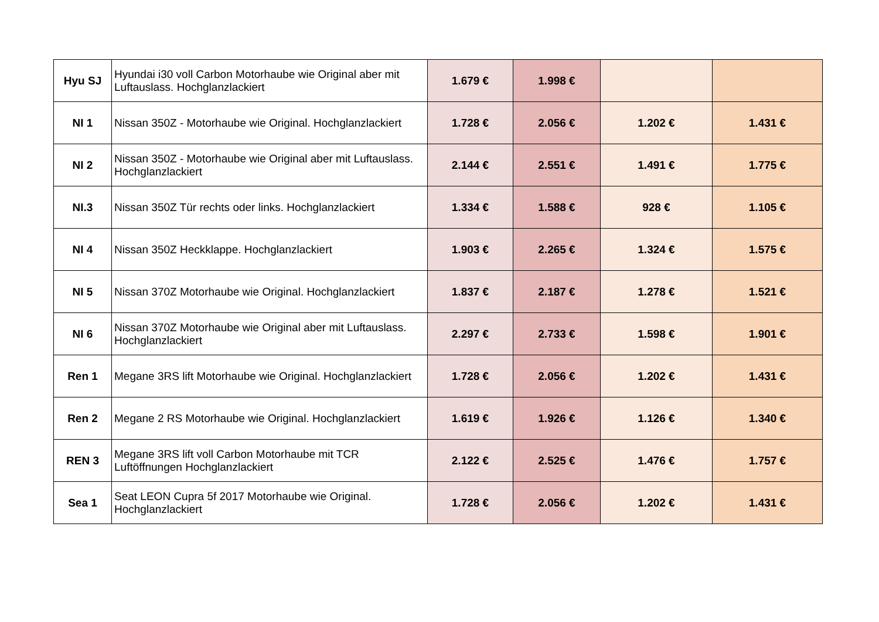| Hyu SJ | Hyundai i30 voll Carbon Motorhaube wie Original aber mit Luftauslass. Hochglanzlackiert | 1.679 € | 1.998 € | | |
| NI 1 | Nissan 350Z - Motorhaube wie Original. Hochglanzlackiert | 1.728 € | 2.056 € | 1.202 € | 1.431 € |
| NI 2 | Nissan 350Z - Motorhaube wie Original aber mit Luftauslass. Hochglanzlackiert | 2.144 € | 2.551 € | 1.491 € | 1.775 € |
| NI.3 | Nissan 350Z Tür rechts oder links. Hochglanzlackiert | 1.334 € | 1.588 € | 928 € | 1.105 € |
| NI 4 | Nissan 350Z Heckklappe. Hochglanzlackiert | 1.903 € | 2.265 € | 1.324 € | 1.575 € |
| NI 5 | Nissan 370Z Motorhaube wie Original. Hochglanzlackiert | 1.837 € | 2.187 € | 1.278 € | 1.521 € |
| NI 6 | Nissan 370Z Motorhaube wie Original aber mit Luftauslass. Hochglanzlackiert | 2.297 € | 2.733 € | 1.598 € | 1.901 € |
| Ren 1 | Megane 3RS lift Motorhaube wie Original. Hochglanzlackiert | 1.728 € | 2.056 € | 1.202 € | 1.431 € |
| Ren 2 | Megane 2 RS Motorhaube wie Original. Hochglanzlackiert | 1.619 € | 1.926 € | 1.126 € | 1.340 € |
| REN 3 | Megane 3RS lift voll Carbon Motorhaube mit TCR Luftöffnungen Hochglanzlackiert | 2.122 € | 2.525 € | 1.476 € | 1.757 € |
| Sea 1 | Seat LEON Cupra 5f 2017 Motorhaube wie Original. Hochglanzlackiert | 1.728 € | 2.056 € | 1.202 € | 1.431 € |